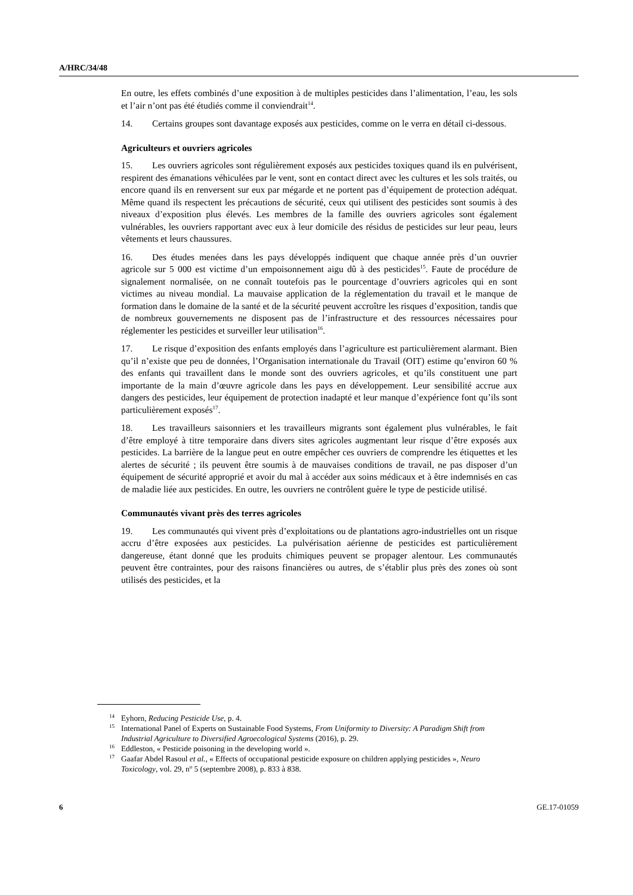A/HRC/34/48
En outre, les effets combinés d’une exposition à de multiples pesticides dans l’alimentation, l’eau, les sols et l’air n’ont pas été étudiés comme il conviendrait<sup>14</sup>.
14. Certains groupes sont davantage exposés aux pesticides, comme on le verra en détail ci-dessous.
Agriculteurs et ouvriers agricoles
15. Les ouvriers agricoles sont régulièrement exposés aux pesticides toxiques quand ils en pulvérisent, respirent des émanations véhiculées par le vent, sont en contact direct avec les cultures et les sols traités, ou encore quand ils en renversent sur eux par mégarde et ne portent pas d’équipement de protection adéquat. Même quand ils respectent les précautions de sécurité, ceux qui utilisent des pesticides sont soumis à des niveaux d’exposition plus élevés. Les membres de la famille des ouvriers agricoles sont également vulnérables, les ouvriers rapportant avec eux à leur domicile des résidus de pesticides sur leur peau, leurs vêtements et leurs chaussures.
16. Des études menées dans les pays développés indiquent que chaque année près d’un ouvrier agricole sur 5 000 est victime d’un empoisonnement aigu dû à des pesticides<sup>15</sup>. Faute de procédure de signalement normalisée, on ne connaît toutefois pas le pourcentage d’ouvriers agricoles qui en sont victimes au niveau mondial. La mauvaise application de la réglementation du travail et le manque de formation dans le domaine de la santé et de la sécurité peuvent accroître les risques d’exposition, tandis que de nombreux gouvernements ne disposent pas de l’infrastructure et des ressources nécessaires pour réglementer les pesticides et surveiller leur utilisation<sup>16</sup>.
17. Le risque d’exposition des enfants employés dans l’agriculture est particulièrement alarmant. Bien qu’il n’existe que peu de données, l’Organisation internationale du Travail (OIT) estime qu’environ 60 % des enfants qui travaillent dans le monde sont des ouvriers agricoles, et qu’ils constituent une part importante de la main d’œuvre agricole dans les pays en développement. Leur sensibilité accrue aux dangers des pesticides, leur équipement de protection inadapté et leur manque d’expérience font qu’ils sont particulièrement exposés<sup>17</sup>.
18. Les travailleurs saisonniers et les travailleurs migrants sont également plus vulnérables, le fait d’être employé à titre temporaire dans divers sites agricoles augmentant leur risque d’être exposés aux pesticides. La barrière de la langue peut en outre empêcher ces ouvriers de comprendre les étiquettes et les alertes de sécurité ; ils peuvent être soumis à de mauvaises conditions de travail, ne pas disposer d’un équipement de sécurité approprié et avoir du mal à accéder aux soins médicaux et à être indemnisés en cas de maladie liée aux pesticides. En outre, les ouvriers ne contrôlent guère le type de pesticide utilisé.
Communautés vivant près des terres agricoles
19. Les communautés qui vivent près d’exploitations ou de plantations agro-industrielles ont un risque accru d’être exposées aux pesticides. La pulvérisation aérienne de pesticides est particulièrement dangereuse, étant donné que les produits chimiques peuvent se propager alentour. Les communautés peuvent être contraintes, pour des raisons financières ou autres, de s’établir plus près des zones où sont utilisés des pesticides, et la
14 Eyhorn, Reducing Pesticide Use, p. 4.
15 International Panel of Experts on Sustainable Food Systems, From Uniformity to Diversity: A Paradigm Shift from Industrial Agriculture to Diversified Agroecological Systems (2016), p. 29.
16 Eddleston, « Pesticide poisoning in the developing world ».
17 Gaafar Abdel Rasoul et al., « Effects of occupational pesticide exposure on children applying pesticides », Neuro Toxicology, vol. 29, n<sup>o</sup> 5 (septembre 2008), p. 833 à 838.
6 GE.17-01059